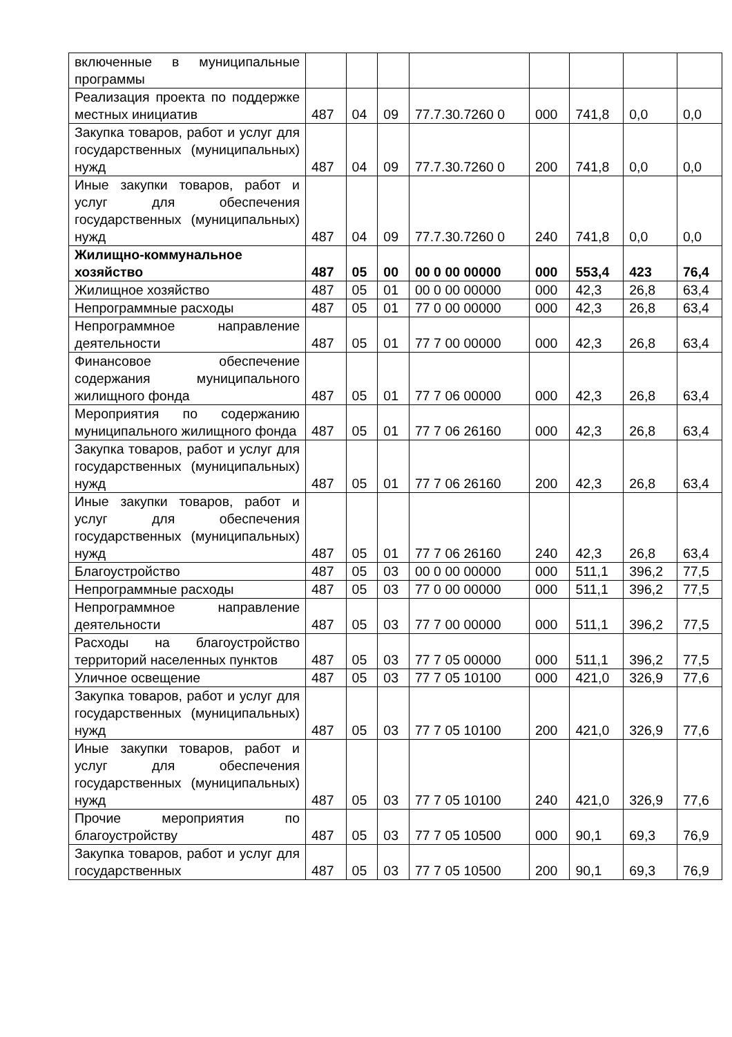| включенные в муниципальные программы | | | | | | | | |
| Реализация проекта по поддержке местных инициатив | 487 | 04 | 09 | 77.7.30.7260 0 | 000 | 741,8 | 0,0 | 0,0 |
| Закупка товаров, работ и услуг для государственных (муниципальных) нужд | 487 | 04 | 09 | 77.7.30.7260 0 | 200 | 741,8 | 0,0 | 0,0 |
| Иные закупки товаров, работ и услуг для обеспечения государственных (муниципальных) нужд | 487 | 04 | 09 | 77.7.30.7260 0 | 240 | 741,8 | 0,0 | 0,0 |
| Жилищно-коммунальное хозяйство | 487 | 05 | 00 | 00 0 00 00000 | 000 | 553,4 | 423 | 76,4 |
| Жилищное хозяйство | 487 | 05 | 01 | 00 0 00 00000 | 000 | 42,3 | 26,8 | 63,4 |
| Непрограммные расходы | 487 | 05 | 01 | 77 0 00 00000 | 000 | 42,3 | 26,8 | 63,4 |
| Непрограммное направление деятельности | 487 | 05 | 01 | 77 7 00 00000 | 000 | 42,3 | 26,8 | 63,4 |
| Финансовое обеспечение содержания муниципального жилищного фонда | 487 | 05 | 01 | 77 7 06 00000 | 000 | 42,3 | 26,8 | 63,4 |
| Мероприятия по содержанию муниципального жилищного фонда | 487 | 05 | 01 | 77 7 06 26160 | 000 | 42,3 | 26,8 | 63,4 |
| Закупка товаров, работ и услуг для государственных (муниципальных) нужд | 487 | 05 | 01 | 77 7 06 26160 | 200 | 42,3 | 26,8 | 63,4 |
| Иные закупки товаров, работ и услуг для обеспечения государственных (муниципальных) нужд | 487 | 05 | 01 | 77 7 06 26160 | 240 | 42,3 | 26,8 | 63,4 |
| Благоустройство | 487 | 05 | 03 | 00 0 00 00000 | 000 | 511,1 | 396,2 | 77,5 |
| Непрограммные расходы | 487 | 05 | 03 | 77 0 00 00000 | 000 | 511,1 | 396,2 | 77,5 |
| Непрограммное направление деятельности | 487 | 05 | 03 | 77 7 00 00000 | 000 | 511,1 | 396,2 | 77,5 |
| Расходы на благоустройство территорий населенных пунктов | 487 | 05 | 03 | 77 7 05 00000 | 000 | 511,1 | 396,2 | 77,5 |
| Уличное освещение | 487 | 05 | 03 | 77 7 05 10100 | 000 | 421,0 | 326,9 | 77,6 |
| Закупка товаров, работ и услуг для государственных (муниципальных) нужд | 487 | 05 | 03 | 77 7 05 10100 | 200 | 421,0 | 326,9 | 77,6 |
| Иные закупки товаров, работ и услуг для обеспечения государственных (муниципальных) нужд | 487 | 05 | 03 | 77 7 05 10100 | 240 | 421,0 | 326,9 | 77,6 |
| Прочие мероприятия по благоустройству | 487 | 05 | 03 | 77 7 05 10500 | 000 | 90,1 | 69,3 | 76,9 |
| Закупка товаров, работ и услуг для государственных | 487 | 05 | 03 | 77 7 05 10500 | 200 | 90,1 | 69,3 | 76,9 |